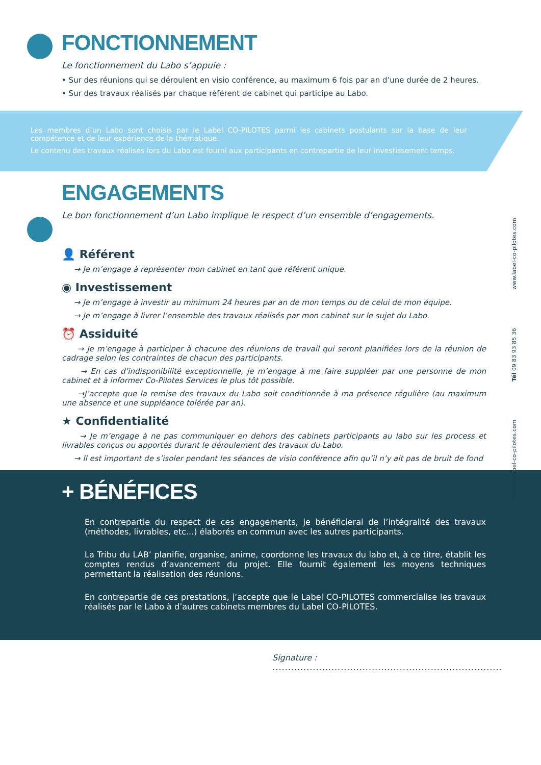FONCTIONNEMENT
Le fonctionnement du Labo s’appuie :
• Sur des réunions qui se déroulent en visio conférence, au maximum 6 fois par an d’une durée de 2 heures.
• Sur des travaux réalisés par chaque référent de cabinet qui participe au Labo.
Les membres d’un Labo sont choisis par le Label CO-PILOTES parmi les cabinets postulants sur la base de leur compétence et de leur expérience de la thématique.
Le contenu des travaux réalisés lors du Labo est fourni aux participants en contrepartie de leur investissement temps.
ENGAGEMENTS
Le bon fonctionnement d’un Labo implique le respect d’un ensemble d’engagements.
👤 Référent
→ Je m’engage à représenter mon cabinet en tant que référent unique.
◉ Investissement
→ Je m’engage à investir au minimum 24 heures par an de mon temps ou de celui de mon équipe.
→ Je m’engage à livrer l’ensemble des travaux réalisés par mon cabinet sur le sujet du Labo.
⏰ Assiduité
→ Je m’engage à participer à chacune des réunions de travail qui seront planifiées lors de la réunion de cadrage selon les contraintes de chacun des participants.
→ En cas d’indisponibilité exceptionnelle, je m’engage à me faire suppléer par une personne de mon cabinet et à informer Co-Pilotes Services le plus tôt possible.
→J’accepte que la remise des travaux du Labo soit conditionnée à ma présence régulière (au maximum une absence et une suppléance tolérée par an).
★ Confidentialité
→ Je m’engage à ne pas communiquer en dehors des cabinets participants au labo sur les process et livrables conçus ou apportés durant le déroulement des travaux du Labo.
→ Il est important de s’isoler pendant les séances de visio conférence afin qu’il n’y ait pas de bruit de fond
+ BÉNÉFICES
En contrepartie du respect de ces engagements, je bénéficierai de l’intégralité des travaux (méthodes, livrables, etc...) élaborés en commun avec les autres participants.
La Tribu du LAB’ planifie, organise, anime, coordonne les travaux du labo et, à ce titre, établit les comptes rendus d’avancement du projet. Elle fournit également les moyens techniques permettant la réalisation des réunions.
En contrepartie de ces prestations, j’accepte que le Label CO-PILOTES commercialise les travaux réalisés par le Labo à d’autres cabinets membres du Label CO-PILOTES.
Signature : ..........................................................................
f.tillard@label-co-pilotes.com Tél 09 83 93 85 36 www.label-co-pilotes.com